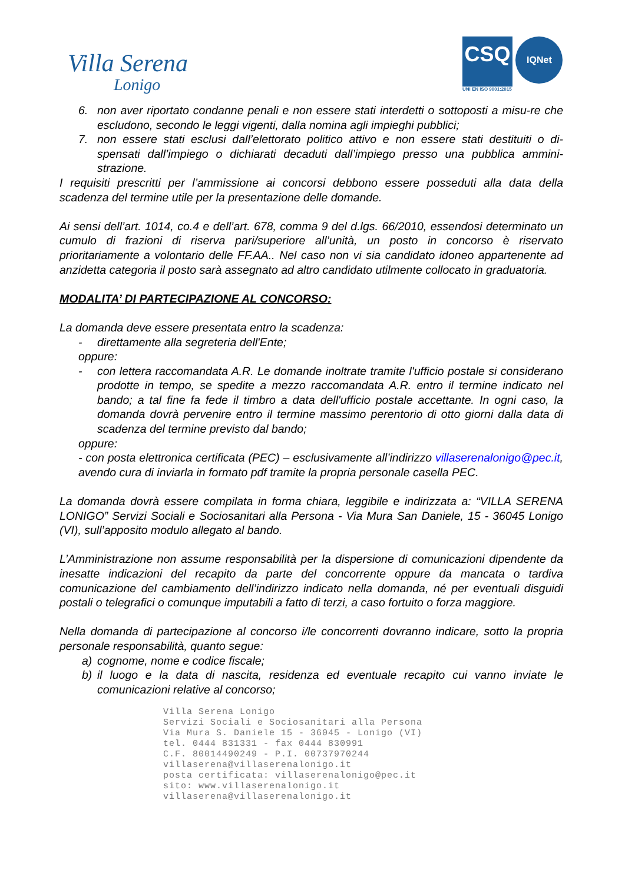Villa Serena
Lonigo
CSQ IQNet
UNI EN ISO 9001:2015
6. non aver riportato condanne penali e non essere stati interdetti o sottoposti a misu-re che escludono, secondo le leggi vigenti, dalla nomina agli impieghi pubblici;
7. non essere stati esclusi dall’elettorato politico attivo e non essere stati destituiti o di-spensati dall’impiego o dichiarati decaduti dall’impiego presso una pubblica ammini-strazione.
I requisiti prescritti per l’ammissione ai concorsi debbono essere posseduti alla data della scadenza del termine utile per la presentazione delle domande.
Ai sensi dell’art. 1014, co.4 e dell’art. 678, comma 9 del d.lgs. 66/2010, essendosi determinato un cumulo di frazioni di riserva pari/superiore all’unità, un posto in concorso è riservato prioritariamente a volontario delle FF.AA.. Nel caso non vi sia candidato idoneo appartenente ad anzidetta categoria il posto sarà assegnato ad altro candidato utilmente collocato in graduatoria.
MODALITA’ DI PARTECIPAZIONE AL CONCORSO:
La domanda deve essere presentata entro la scadenza:
- direttamente alla segreteria dell'Ente;
oppure:
- con lettera raccomandata A.R. Le domande inoltrate tramite l'ufficio postale si considerano prodotte in tempo, se spedite a mezzo raccomandata A.R. entro il termine indicato nel bando; a tal fine fa fede il timbro a data dell'ufficio postale accettante. In ogni caso, la domanda dovrà pervenire entro il termine massimo perentorio di otto giorni dalla data di scadenza del termine previsto dal bando;
oppure:
- con posta elettronica certificata (PEC) – esclusivamente all’indirizzo villaserenalonigo@pec.it, avendo cura di inviarla in formato pdf tramite la propria personale casella PEC.
La domanda dovrà essere compilata in forma chiara, leggibile e indirizzata a: “VILLA SERENA LONIGO” Servizi Sociali e Sociosanitari alla Persona - Via Mura San Daniele, 15 - 36045 Lonigo (VI), sull’apposito modulo allegato al bando.
L’Amministrazione non assume responsabilità per la dispersione di comunicazioni dipendente da inesatte indicazioni del recapito da parte del concorrente oppure da mancata o tardiva comunicazione del cambiamento dell’indirizzo indicato nella domanda, né per eventuali disguidi postali o telegrafici o comunque imputabili a fatto di terzi, a caso fortuito o forza maggiore.
Nella domanda di partecipazione al concorso i/le concorrenti dovranno indicare, sotto la propria personale responsabilità, quanto segue:
a) cognome, nome e codice fiscale;
b) il luogo e la data di nascita, residenza ed eventuale recapito cui vanno inviate le comunicazioni relative al concorso;
Villa Serena Lonigo
Servizi Sociali e Sociosanitari alla Persona
Via Mura S. Daniele 15 - 36045 - Lonigo (VI)
tel. 0444 831331 - fax 0444 830991
C.F. 80014490249 - P.I. 00737970244
villaserena@villaserenalonigo.it
posta certificata: villaserenalonigo@pec.it
sito: www.villaserenalonigo.it
villaserena@villaserenalonigo.it